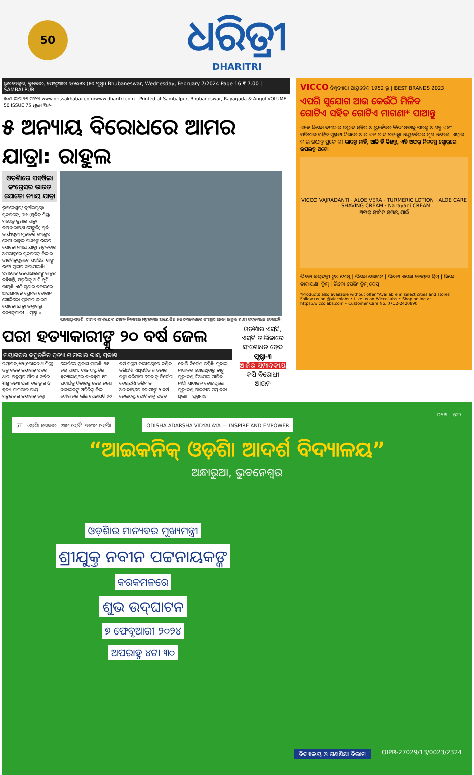50
ଧରିତ୍ରୀ
DHARITRI
ଭୁବନେଶ୍ୱର, ବୁଧବାର, ଫେବୃଆରୀ ୭/୨୦୨୪ (୧୬ ପୃଷ୍ଠା) Bhubaneswar, Wednesday, February 7/2024 Page 16 ₹ 7.00 | SAMBALPUR
୫୦ଶ ଭାଗ ୭୫ ସଂଖ୍ୟା www.orissakhabar.com/www.dharitri.com | Printed at Sambalpur, Bhubaneswar, Rayagada & Angul VOLUME 50 ISSUE 75 ମୂଲ୍ୟ ₹୭/-
୫ ଅନ୍ୟାୟ ବିରୋଧରେ ଆମର ଯାତ୍ରା: ରାହୁଲ
ଓଡ଼ିଶାରେ ପହଞ୍ଚିଲା କଂଗ୍ରେସର ଭାରତ ଯୋଡ଼ୋ ନ୍ୟାୟ ଯାତ୍ରା
ଭୁବନେଶ୍ୱର/ କୁଆଁରମୁଣ୍ଡା/ ସୁନ୍ଦରଗଡ଼, ୬ା୨ (ସୁଜିତ୍ ମିଶ୍ର/ ମହେନ୍ଦ୍ର କୁମାର ସାହୁ/ ଜୟନାରାୟଣ ସେହ୍ମୁଲି) ପୂର୍ବ କାର୍ଯ୍ୟସୂଚୀ ମୁତାବକ କଂଗ୍ରେସ ନେତା ରାହୁଲ ଗାନ୍ଧୀଙ୍କ ଭାରତ ଯୋଡ଼ୋ ନ୍ୟାୟ ଯାତ୍ରା ମଙ୍ଗଳବାର ଅପରାହ୍ନରେ ସୁନ୍ଦରଗଡ଼ ଜିଲାର ବୀରମିତ୍ରପୁରରେ ପହଞ୍ଚିଛି। ତାଙ୍କୁ ଭବ୍ୟ ସ୍ୱାଗତ କରାଯାଇଛି। ସମବେତ ଜନସାଧାରଣଙ୍କୁ ରାହୁଲ କହିଛନ୍ତି, ଓଡ଼ିଶାକୁ ଆସି ଖୁସି ଲାଗୁଛି। ଏଠି ଘୃଣାର ବଜାରରେ ଆପଣମାନେ ପ୍ରେମର ଦୋକାନ ଖୋଲିଲେ। ପୂର୍ବତନ ଭାରତ ଯୋଡ଼ୋ ଯାତ୍ରା କଶ୍ମୀରରୁ କନ୍ୟାକୁମାରୀ ☞ପୃଷ୍ଠା-୪
ଝାଡ଼ଖଣ୍ଡ-ଓଡ଼ିଶା ସୀମାନ୍ତ ବାଂଶଯୋର ଫାଟକ ନିକଟରେ ମଙ୍ଗଳବାର ଆୟୋଜିତ ଜନସମାବେଶରେ କଂଗ୍ରେସ ନେତା ରାହୁଲ ଗାନ୍ଧୀ ଉଦ୍‌ବୋଧନ ଦେଉଛନ୍ତି।
ପରୀ ହତ୍ୟାକାରୀଙ୍କୁ ୨୦ ବର୍ଷ ଜେଲ
ନୟାଗଡ଼ର ବହୁଚର୍ଚ୍ଚିତ ହତ୍ୟା ମାମଲାର ରାୟ ପ୍ରକାଶ
ନୟାଗଡ଼,୬ା୨(ଲୋକନାଥ ମିଶ୍ର) ବହୁ ଚର୍ଚ୍ଚିତ ନୟାଗଡ଼ ସଦର ଥାନା ଯଦୁପୁର ଗାଁର ୫ ବର୍ଷର ଶିଶୁ କନ୍ୟା ପରୀ ବଳାତ୍କାର ଓ ହତ୍ୟା ମାମଲାର ରାୟ ମଙ୍ଗଳବାର ନୟାଗଡ଼ ଜିଲ୍ଲା କୋର୍ଟରେ ପ୍ରକାଶ ପାଇଛି। ୩୧ ଜଣ ସାକ୍ଷୀ, ୧୩୫ ଦସ୍ତାବିଜ, ହତ୍ୟାକାଣ୍ଡରେ ବ୍ୟବହୃତ ୧୮ ପଦାର୍ଥକୁ ବିଚାରକୁ ନେଇ ଜଣେ ନାବାଳକଙ୍କୁ ଅତିରିକ୍ତ ଜିଲା ଦୌରାଜଜ ଲିଲି ସେନାପତି ୨୦ ବର୍ଷ ସଶ୍ରମ କାରାଦଣ୍ଡରେ ଦଣ୍ଡିତ କରିଛନ୍ତି। ଏଥିସହିତ ୬ ହଜାର ଟଙ୍କା ଜରିମାନା ଦେବାକୁ ନିର୍ଦ୍ଦେଶ ଦେଇଛନ୍ତି। ଜରିମାନା ଅନାଦାୟରେ ଦୋଷୀଙ୍କୁ ୨ ବର୍ଷ ଜେଲଦଣ୍ଡ ଭୋଗିବାକୁ ପଡିବ ବୋଲି ନିର୍ଦ୍ଦେଶ ରହିଛି। ମୃଦାଲା ନାବାଳକ ହୋଇଥିବାରୁ ତାଙ୍କୁ ମୃତ୍ୟୁଦଣ୍ଡ ଦିଆଯାଇ ପାରିବ ନାହିଁ। ସାବାଳକ ହୋଇଥିଲେ ମୃତ୍ୟୁଦଣ୍ଡ ପାଇବାର ସମ୍ଭାବନା ଥିଲା। ☞ପୃଷ୍ଠା-୧୪
ଓଡ଼ିଶାର ଏସ୍‌ସି, ଏସ୍‌ଟି ତାଲିକାରେ ସଂଶୋଧନ ହେବ
ପୃଷ୍ଠା-୩
ଆଜିର ସମ୍ପାଦକୀୟ
କପି ବିରୋଧୀ ଆଇନ
VICCO ବିଶ୍ୱବ୍ୟାପୀ ଆୟୁର୍ବେଦ 1952 ରୁ | BEST BRANDS 2023
ଏପରି ସୁଯୋଗ ଆଉ କେଉଁଠି ମିଳିବ
ଗୋଟିଏ ସହିତ ଗୋଟିଏ ମାଗଣା* ପାଆନ୍ତୁ
ଏବେ ଭିକୋ ଦମଦାର ଉତ୍ପାଦ ସହିତ ଆୟୁର୍ବେଦର ବିଶେଷତାକୁ ଘରକୁ ଆଣନ୍ତୁ ଏବଂ ପରିବାର ସହିତ ସୁସ୍ଥତା ଦିଗରେ ଆଉ ଏକ ପାଦ ବଢ଼ାନ୍ତୁ। ଆୟୁର୍ବେଦର ଗୁଣ ଅନେକ, ଏହାର ଲାଭ ଉଠାନ୍ତୁ ପ୍ରତ୍ୟେକ! ଭାବନ୍ତୁ ନାହିଁ, ଆଜି ହିଁ କିଣନ୍ତୁ, ଏହି ଅଫର୍ ନିକଟସ୍ଥ ଷ୍ଟୋର୍‌ରେ ଉପଲବ୍ଧ ଅଟେ।
VICCO VAJRADANTI · ALOE VERA · TURMERIC LOTION · ALOE CARE · SHAVING CREAM · Narayani CREAM
ଅଫର୍ ସୀମିତ ସମୟ ପାଇଁ
ଭିକୋ ବଜ୍ରଦନ୍ତୀ ଟୁଥ୍ ପେଷ୍ଟ | ଭିକୋ ଲୋସନ୍ | ଭିକୋ ଏଲୋ କେୟାର କ୍ରିମ୍ | ଭିକୋ ନାରାୟଣୀ କ୍ରିମ୍ | ଭିକୋ ସେଭିଂ କ୍ରିମ୍ ବେସ୍
*Products also available without offer *Available in select cities and stores
Follow us on @viccolabs • Like us on /ViccoLabs • Shop online at https://viccolabs.com • Customer Care No. 0712-2420890
DSPL - 627
5T | ଓଡ଼ିଶା ସରକାର | ଆମ ଓଡ଼ିଶା ନବୀନ ଓଡ଼ିଶା
ODISHA ADARSHA VIDYALAYA — INSPIRE AND EMPOWER
“ଆଇକନିକ୍ ଓଡ଼ିଶା ଆଦର୍ଶ ବିଦ୍ୟାଳୟ”
ଅନ୍ଧାରୁଆ, ଭୁବନେଶ୍ୱର
ଓଡ଼ିଶାର ମାନ୍ୟବର ମୁଖ୍ୟମନ୍ତ୍ରୀ
ଶ୍ରୀଯୁକ୍ତ ନବୀନ ପଟ୍ଟନାୟକଙ୍କ
କରକମଳରେ
ଶୁଭ ଉଦ୍‌ଘାଟନ
୭ ଫେବୃଆରୀ ୨୦୨୪
ଅପରାହ୍ନ ୪ଟା ୩୦
ବିଦ୍ୟାଳୟ ଓ ଗଣଶିକ୍ଷା ବିଭାଗ OIPR-27029/13/0023/2324